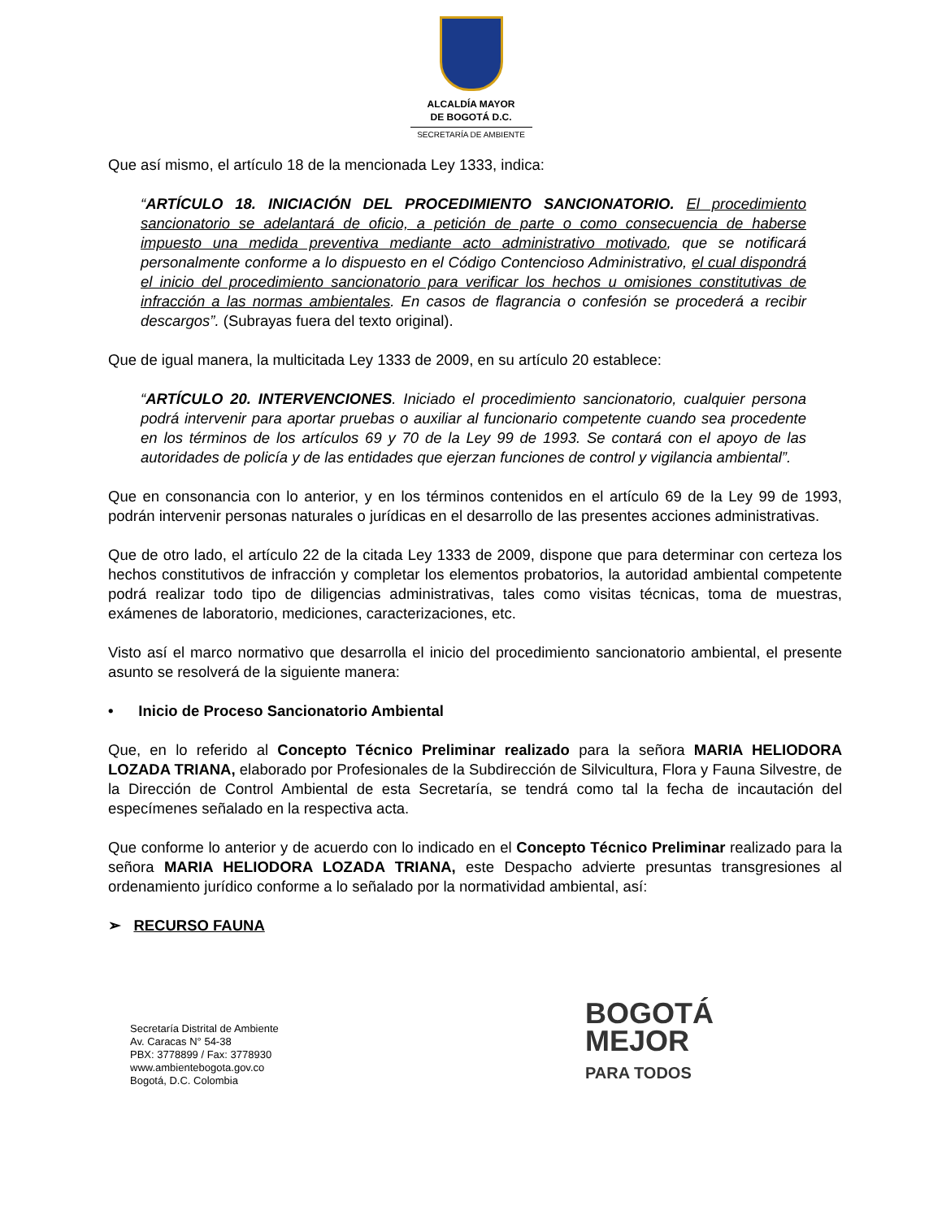ALCALDÍA MAYOR
DE BOGOTÁ D.C.
SECRETARÍA DE AMBIENTE
Que así mismo, el artículo 18 de la mencionada Ley 1333, indica:
“ARTÍCULO 18. INICIACIÓN DEL PROCEDIMIENTO SANCIONATORIO. El procedimiento sancionatorio se adelantará de oficio, a petición de parte o como consecuencia de haberse impuesto una medida preventiva mediante acto administrativo motivado, que se notificará personalmente conforme a lo dispuesto en el Código Contencioso Administrativo, el cual dispondrá el inicio del procedimiento sancionatorio para verificar los hechos u omisiones constitutivas de infracción a las normas ambientales. En casos de flagrancia o confesión se procederá a recibir descargos”. (Subrayas fuera del texto original).
Que de igual manera, la multicitada Ley 1333 de 2009, en su artículo 20 establece:
“ARTÍCULO 20. INTERVENCIONES. Iniciado el procedimiento sancionatorio, cualquier persona podrá intervenir para aportar pruebas o auxiliar al funcionario competente cuando sea procedente en los términos de los artículos 69 y 70 de la Ley 99 de 1993. Se contará con el apoyo de las autoridades de policía y de las entidades que ejerzan funciones de control y vigilancia ambiental”.
Que en consonancia con lo anterior, y en los términos contenidos en el artículo 69 de la Ley 99 de 1993, podrán intervenir personas naturales o jurídicas en el desarrollo de las presentes acciones administrativas.
Que de otro lado, el artículo 22 de la citada Ley 1333 de 2009, dispone que para determinar con certeza los hechos constitutivos de infracción y completar los elementos probatorios, la autoridad ambiental competente podrá realizar todo tipo de diligencias administrativas, tales como visitas técnicas, toma de muestras, exámenes de laboratorio, mediciones, caracterizaciones, etc.
Visto así el marco normativo que desarrolla el inicio del procedimiento sancionatorio ambiental, el presente asunto se resolverá de la siguiente manera:
• Inicio de Proceso Sancionatorio Ambiental
Que, en lo referido al Concepto Técnico Preliminar realizado para la señora MARIA HELIODORA LOZADA TRIANA, elaborado por Profesionales de la Subdirección de Silvicultura, Flora y Fauna Silvestre, de la Dirección de Control Ambiental de esta Secretaría, se tendrá como tal la fecha de incautación del especímenes señalado en la respectiva acta.
Que conforme lo anterior y de acuerdo con lo indicado en el Concepto Técnico Preliminar realizado para la señora MARIA HELIODORA LOZADA TRIANA, este Despacho advierte presuntas transgresiones al ordenamiento jurídico conforme a lo señalado por la normatividad ambiental, así:
➢ RECURSO FAUNA
Secretaría Distrital de Ambiente
Av. Caracas N° 54-38
PBX: 3778899 / Fax: 3778930
www.ambientebogota.gov.co
Bogotá, D.C. Colombia
BOGOTÁ
MEJOR
PARA TODOS